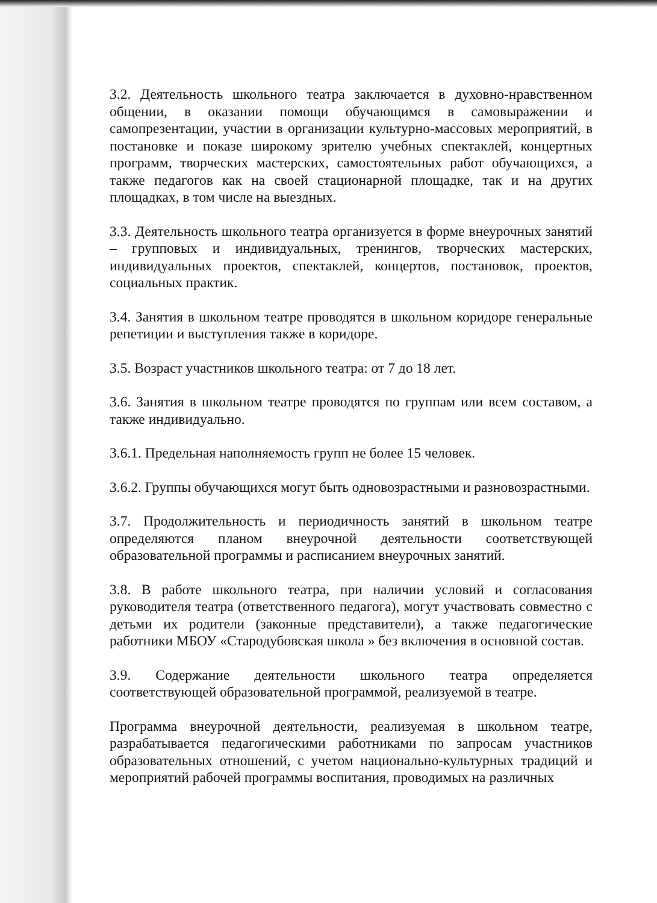3.2. Деятельность школьного театра заключается в духовно-нравственном общении, в оказании помощи обучающимся в самовыражении и самопрезентации, участии в организации культурно-массовых мероприятий, в постановке и показе широкому зрителю учебных спектаклей, концертных программ, творческих мастерских, самостоятельных работ обучающихся, а также педагогов как на своей стационарной площадке, так и на других площадках, в том числе на выездных.
3.3. Деятельность школьного театра организуется в форме внеурочных занятий – групповых и индивидуальных, тренингов, творческих мастерских, индивидуальных проектов, спектаклей, концертов, постановок, проектов, социальных практик.
3.4. Занятия в школьном театре проводятся в школьном коридоре генеральные репетиции и выступления также в коридоре.
3.5. Возраст участников школьного театра: от 7 до 18 лет.
3.6. Занятия в школьном театре проводятся по группам или всем составом, а также индивидуально.
3.6.1. Предельная наполняемость групп не более 15 человек.
3.6.2. Группы обучающихся могут быть одновозрастными и разновозрастными.
3.7. Продолжительность и периодичность занятий в школьном театре определяются планом внеурочной деятельности соответствующей образовательной программы и расписанием внеурочных занятий.
3.8. В работе школьного театра, при наличии условий и согласования руководителя театра (ответственного педагога), могут участвовать совместно с детьми их родители (законные представители), а также педагогические работники МБОУ «Стародубовская школа » без включения в основной состав.
3.9. Содержание деятельности школьного театра определяется соответствующей образовательной программой, реализуемой в театре.
Программа внеурочной деятельности, реализуемая в школьном театре, разрабатывается педагогическими работниками по запросам участников образовательных отношений, с учетом национально-культурных традиций и мероприятий рабочей программы воспитания, проводимых на различных